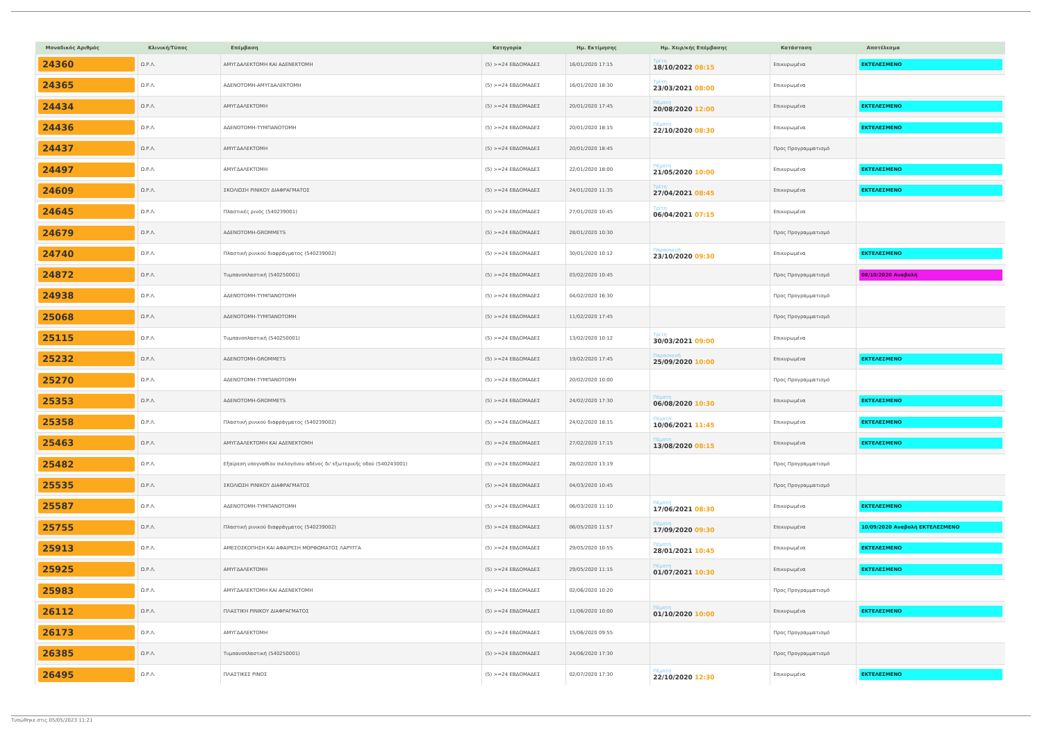| Μοναδικός Αριθμός | Κλινική/Τύπος | Επέμβαση | Κατηγορία | Ημ. Εκτίμησης | Ημ. Χειρ/κής Επέμβασης | Κατάσταση | Αποτέλεσμα |
| --- | --- | --- | --- | --- | --- | --- | --- |
| 24360 | Ω.Ρ.Λ. | ΑΜΥΓΔΑΛΕΚΤΟΜΗ ΚΑΙ ΑΔΕΝΕΚΤΟΜΗ | (5) >=24 ΕΒΔΟΜΑΔΕΣ | 16/01/2020 17:15 | Τρίτη 18/10/2022 08:15 | Επικυρωμένα | ΕΚΤΕΛΕΣΜΕΝΟ |
| 24365 | Ω.Ρ.Λ. | ΑΔΕΝΟΤΟΜΗ-ΑΜΥΓΔΑΛΕΚΤΟΜΗ | (5) >=24 ΕΒΔΟΜΑΔΕΣ | 16/01/2020 18:30 | Τρίτη 23/03/2021 08:00 | Επικυρωμένα | |
| 24434 | Ω.Ρ.Λ. | ΑΜΥΓΔΑΛΕΚΤΟΜΗ | (5) >=24 ΕΒΔΟΜΑΔΕΣ | 20/01/2020 17:45 | Πέμπτη 20/08/2020 12:00 | Επικυρωμένα | ΕΚΤΕΛΕΣΜΕΝΟ |
| 24436 | Ω.Ρ.Λ. | ΑΔΕΝΟΤΟΜΗ-ΤΥΜΠΑΝΟΤΟΜΗ | (5) >=24 ΕΒΔΟΜΑΔΕΣ | 20/01/2020 18:15 | Πέμπτη 22/10/2020 08:30 | Επικυρωμένα | ΕΚΤΕΛΕΣΜΕΝΟ |
| 24437 | Ω.Ρ.Λ. | ΑΜΥΓΔΑΛΕΚΤΟΜΗ | (5) >=24 ΕΒΔΟΜΑΔΕΣ | 20/01/2020 18:45 | | Προς Προγραμματισμό | |
| 24497 | Ω.Ρ.Λ. | ΑΜΥΓΔΑΛΕΚΤΟΜΗ | (5) >=24 ΕΒΔΟΜΑΔΕΣ | 22/01/2020 18:00 | Πέμπτη 21/05/2020 10:00 | Επικυρωμένα | ΕΚΤΕΛΕΣΜΕΝΟ |
| 24609 | Ω.Ρ.Λ. | ΣΚΟΛΙΩΣΗ ΡΙΝΙΚΟΥ ΔΙΑΦΡΑΓΜΑΤΟΣ | (5) >=24 ΕΒΔΟΜΑΔΕΣ | 24/01/2020 11:35 | Τρίτη 27/04/2021 08:45 | Επικυρωμένα | ΕΚΤΕΛΕΣΜΕΝΟ |
| 24645 | Ω.Ρ.Λ. | Πλαστικές ρινός (540239001) | (5) >=24 ΕΒΔΟΜΑΔΕΣ | 27/01/2020 10:45 | Τρίτη 06/04/2021 07:15 | Επικυρωμένα | |
| 24679 | Ω.Ρ.Λ. | ΑΔΕΝΟΤΟΜΗ-GROMMETS | (5) >=24 ΕΒΔΟΜΑΔΕΣ | 28/01/2020 10:30 | | Προς Προγραμματισμό | |
| 24740 | Ω.Ρ.Λ. | Πλαστική ρινικού διαφράγματος (540239002) | (5) >=24 ΕΒΔΟΜΑΔΕΣ | 30/01/2020 10:12 | Παρασκευή 23/10/2020 09:30 | Επικυρωμένα | ΕΚΤΕΛΕΣΜΕΝΟ |
| 24872 | Ω.Ρ.Λ. | Τυμπανοπλαστική (540250001) | (5) >=24 ΕΒΔΟΜΑΔΕΣ | 03/02/2020 10:45 | | Προς Προγραμματισμό | 08/10/2020 Αναβολή |
| 24938 | Ω.Ρ.Λ. | ΑΔΕΝΟΤΟΜΗ-ΤΥΜΠΑΝΟΤΟΜΗ | (5) >=24 ΕΒΔΟΜΑΔΕΣ | 04/02/2020 16:30 | | Προς Προγραμματισμό | |
| 25068 | Ω.Ρ.Λ. | ΑΔΕΝΟΤΟΜΗ-ΤΥΜΠΑΝΟΤΟΜΗ | (5) >=24 ΕΒΔΟΜΑΔΕΣ | 11/02/2020 17:45 | | Προς Προγραμματισμό | |
| 25115 | Ω.Ρ.Λ. | Τυμπανοπλαστική (540250001) | (5) >=24 ΕΒΔΟΜΑΔΕΣ | 13/02/2020 10:12 | Τρίτη 30/03/2021 09:00 | Επικυρωμένα | |
| 25232 | Ω.Ρ.Λ. | ΑΔΕΝΟΤΟΜΗ-GROMMETS | (5) >=24 ΕΒΔΟΜΑΔΕΣ | 19/02/2020 17:45 | Παρασκευή 25/09/2020 10:00 | Επικυρωμένα | ΕΚΤΕΛΕΣΜΕΝΟ |
| 25270 | Ω.Ρ.Λ. | ΑΔΕΝΟΤΟΜΗ-ΤΥΜΠΑΝΟΤΟΜΗ | (5) >=24 ΕΒΔΟΜΑΔΕΣ | 20/02/2020 10:00 | | Προς Προγραμματισμό | |
| 25353 | Ω.Ρ.Λ. | ΑΔΕΝΟΤΟΜΗ-GROMMETS | (5) >=24 ΕΒΔΟΜΑΔΕΣ | 24/02/2020 17:30 | Πέμπτη 06/08/2020 10:30 | Επικυρωμένα | ΕΚΤΕΛΕΣΜΕΝΟ |
| 25358 | Ω.Ρ.Λ. | Πλαστική ρινικού διαφράγματος (540239002) | (5) >=24 ΕΒΔΟΜΑΔΕΣ | 24/02/2020 18:15 | Πέμπτη 10/06/2021 11:45 | Επικυρωμένα | ΕΚΤΕΛΕΣΜΕΝΟ |
| 25463 | Ω.Ρ.Λ. | ΑΜΥΓΔΑΛΕΚΤΟΜΗ ΚΑΙ ΑΔΕΝΕΚΤΟΜΗ | (5) >=24 ΕΒΔΟΜΑΔΕΣ | 27/02/2020 17:15 | Πέμπτη 13/08/2020 08:15 | Επικυρωμένα | ΕΚΤΕΛΕΣΜΕΝΟ |
| 25482 | Ω.Ρ.Λ. | Εξαίρεση υπογναθίου σιελογόνου αδένος δι' εξωτερικής οδού (540243001) | (5) >=24 ΕΒΔΟΜΑΔΕΣ | 28/02/2020 13:19 | | Προς Προγραμματισμό | |
| 25535 | Ω.Ρ.Λ. | ΣΚΟΛΙΩΣΗ ΡΙΝΙΚΟΥ ΔΙΑΦΡΑΓΜΑΤΟΣ | (5) >=24 ΕΒΔΟΜΑΔΕΣ | 04/03/2020 10:45 | | Προς Προγραμματισμό | |
| 25587 | Ω.Ρ.Λ. | ΑΔΕΝΟΤΟΜΗ-ΤΥΜΠΑΝΟΤΟΜΗ | (5) >=24 ΕΒΔΟΜΑΔΕΣ | 06/03/2020 11:10 | Πέμπτη 17/06/2021 08:30 | Επικυρωμένα | ΕΚΤΕΛΕΣΜΕΝΟ |
| 25755 | Ω.Ρ.Λ. | Πλαστική ρινικού διαφράγματος (540239002) | (5) >=24 ΕΒΔΟΜΑΔΕΣ | 06/05/2020 11:57 | Πέμπτη 17/09/2020 09:30 | Επικυρωμένα | 10/09/2020 Αναβολή ΕΚΤΕΛΕΣΜΕΝΟ |
| 25913 | Ω.Ρ.Λ. | ΑΜΕΣΟΣΚΟΠΗΣΗ ΚΑΙ ΑΦΑΙΡΕΣΗ ΜΟΡΦΩΜΑΤΟΣ ΛΑΡΥΓΓΑ | (5) >=24 ΕΒΔΟΜΑΔΕΣ | 29/05/2020 10:55 | Πέμπτη 28/01/2021 10:45 | Επικυρωμένα | ΕΚΤΕΛΕΣΜΕΝΟ |
| 25925 | Ω.Ρ.Λ. | ΑΜΥΓΔΑΛΕΚΤΟΜΗ | (5) >=24 ΕΒΔΟΜΑΔΕΣ | 29/05/2020 11:15 | Πέμπτη 01/07/2021 10:30 | Επικυρωμένα | ΕΚΤΕΛΕΣΜΕΝΟ |
| 25983 | Ω.Ρ.Λ. | ΑΜΥΓΔΑΛΕΚΤΟΜΗ ΚΑΙ ΑΔΕΝΕΚΤΟΜΗ | (5) >=24 ΕΒΔΟΜΑΔΕΣ | 02/06/2020 10:20 | | Προς Προγραμματισμό | |
| 26112 | Ω.Ρ.Λ. | ΠΛΑΣΤΙΚΗ ΡΙΝΙΚΟΥ ΔΙΑΦΡΑΓΜΑΤΟΣ | (5) >=24 ΕΒΔΟΜΑΔΕΣ | 11/06/2020 10:00 | Πέμπτη 01/10/2020 10:00 | Επικυρωμένα | ΕΚΤΕΛΕΣΜΕΝΟ |
| 26173 | Ω.Ρ.Λ. | ΑΜΥΓΔΑΛΕΚΤΟΜΗ | (5) >=24 ΕΒΔΟΜΑΔΕΣ | 15/06/2020 09:55 | | Προς Προγραμματισμό | |
| 26385 | Ω.Ρ.Λ. | Τυμπανοπλαστική (540250001) | (5) >=24 ΕΒΔΟΜΑΔΕΣ | 24/06/2020 17:30 | | Προς Προγραμματισμό | |
| 26495 | Ω.Ρ.Λ. | ΠΛΑΣΤΙΚΕΣ ΡΙΝΟΣ | (5) >=24 ΕΒΔΟΜΑΔΕΣ | 02/07/2020 17:30 | Πέμπτη 22/10/2020 12:30 | Επικυρωμένα | ΕΚΤΕΛΕΣΜΕΝΟ |
Τυπώθηκε στις 05/05/2023 11:21